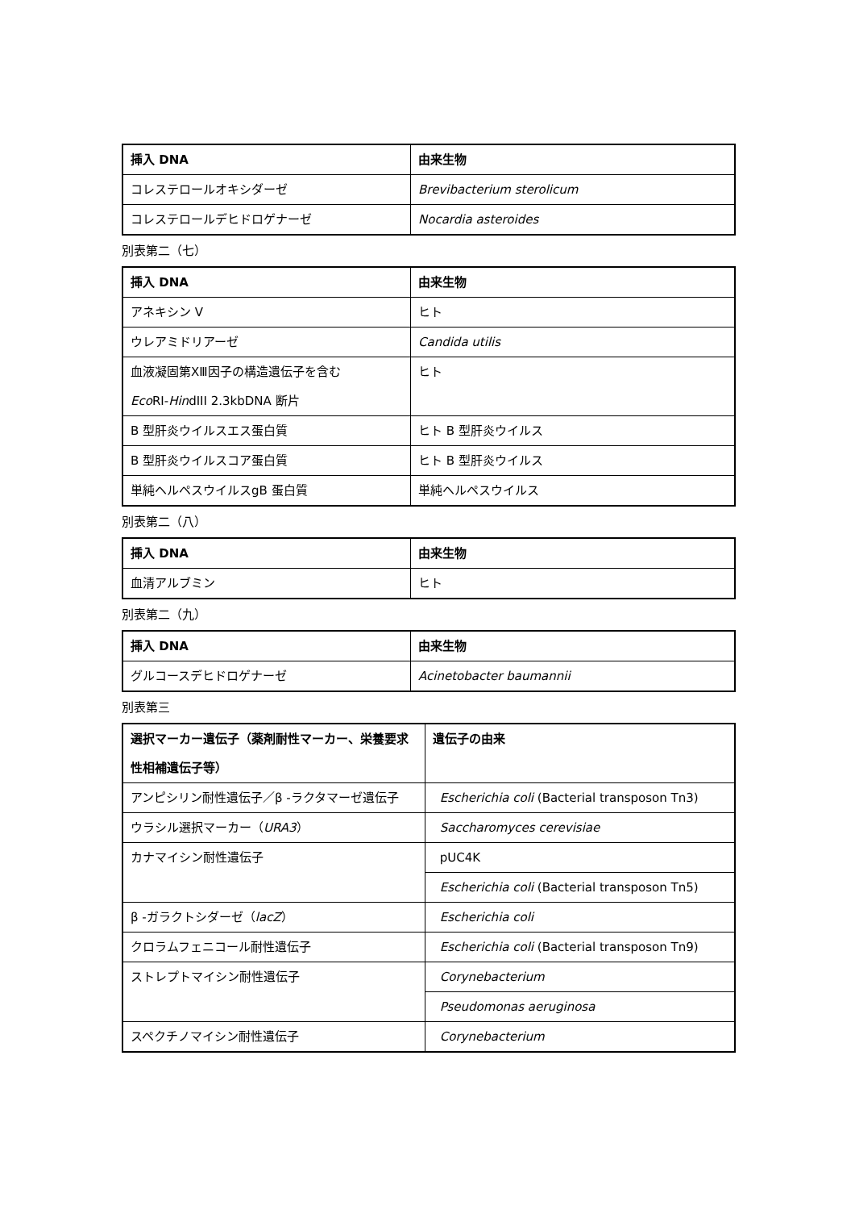| 挿入 DNA | 由来生物 |
| --- | --- |
| コレステロールオキシダーゼ | Brevibacterium sterolicum |
| コレステロールデヒドロゲナーゼ | Nocardia asteroides |
別表第二（七）
| 挿入 DNA | 由来生物 |
| --- | --- |
| アネキシン V | ヒト |
| ウレアミドリアーゼ | Candida utilis |
| 血液凝固第ⅩⅢ因子の構造遺伝子を含む Eco RI- Hin dIII 2.3kbDNA 断片 | ヒト |
| B 型肝炎ウイルスエス蛋白質 | ヒト B 型肝炎ウイルス |
| B 型肝炎ウイルスコア蛋白質 | ヒト B 型肝炎ウイルス |
| 単純ヘルペスウイルスgB 蛋白質 | 単純ヘルペスウイルス |
別表第二（八）
| 挿入 DNA | 由来生物 |
| --- | --- |
| 血清アルブミン | ヒト |
別表第二（九）
| 挿入 DNA | 由来生物 |
| --- | --- |
| グルコースデヒドロゲナーゼ | Acinetobacter baumannii |
別表第三
| 選択マーカー遺伝子（薬剤耐性マーカー、栄養要求性相補遺伝子等） | 遺伝子の由来 |
| --- | --- |
| アンピシリン耐性遺伝子／β -ラクタマーゼ遺伝子 | Escherichia coli (Bacterial transposon Tn3) |
| ウラシル選択マーカー（ URA3 ） | Saccharomyces cerevisiae |
| カナマイシン耐性遺伝子 | pUC4K |
| | Escherichia coli (Bacterial transposon Tn5) |
| β -ガラクトシダーゼ（ lacZ ） | Escherichia coli |
| クロラムフェニコール耐性遺伝子 | Escherichia coli (Bacterial transposon Tn9) |
| ストレプトマイシン耐性遺伝子 | Corynebacterium |
| | Pseudomonas aeruginosa |
| スペクチノマイシン耐性遺伝子 | Corynebacterium |